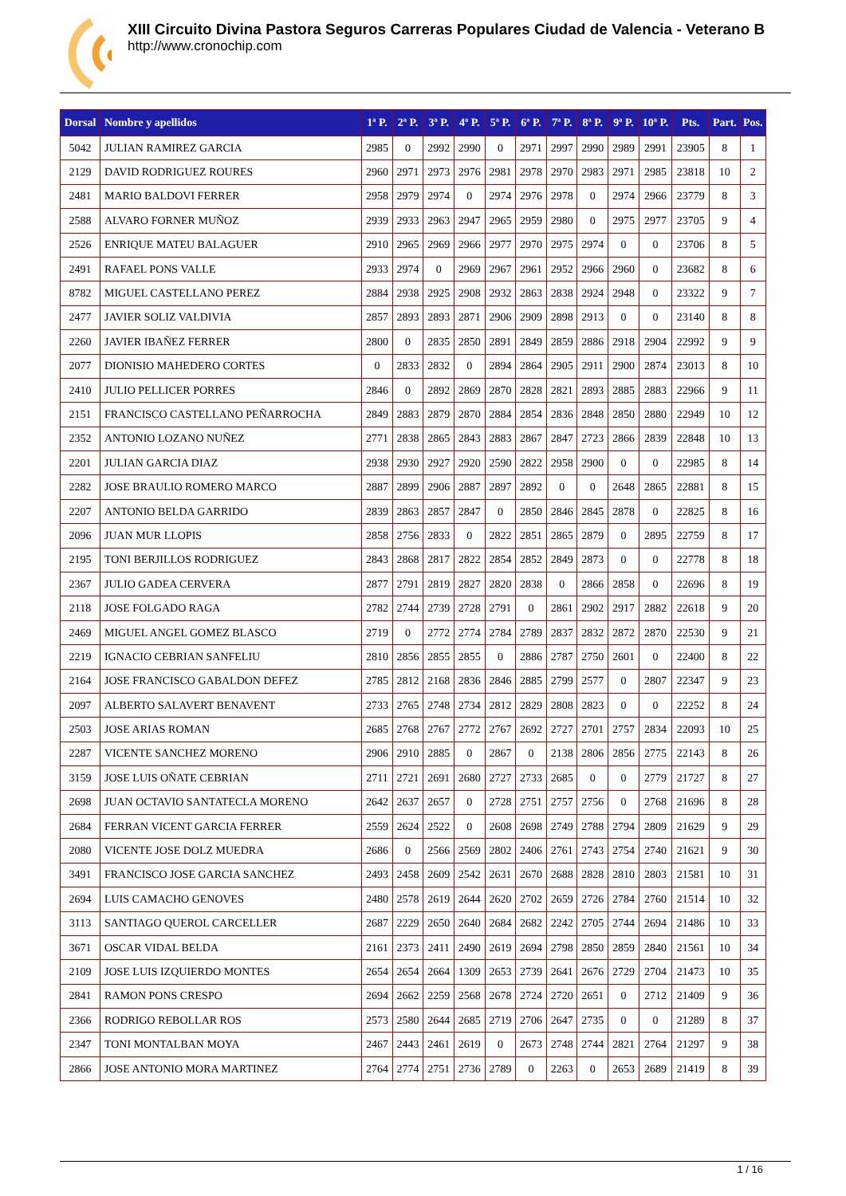XIII Circuito Divina Pastora Seguros Carreras Populares Ciudad de Valencia - Veterano B
http://www.cronochip.com
| Dorsal | Nombre y apellidos | 1ª P. | 2ª P. | 3ª P. | 4ª P. | 5ª P. | 6ª P. | 7ª P. | 8ª P. | 9ª P. | 10ª P. | Pts. | Part. | Pos. |
| --- | --- | --- | --- | --- | --- | --- | --- | --- | --- | --- | --- | --- | --- | --- |
| 5042 | JULIAN RAMIREZ GARCIA | 2985 | 0 | 2992 | 2990 | 0 | 2971 | 2997 | 2990 | 2989 | 2991 | 23905 | 8 | 1 |
| 2129 | DAVID RODRIGUEZ ROURES | 2960 | 2971 | 2973 | 2976 | 2981 | 2978 | 2970 | 2983 | 2971 | 2985 | 23818 | 10 | 2 |
| 2481 | MARIO BALDOVI FERRER | 2958 | 2979 | 2974 | 0 | 2974 | 2976 | 2978 | 0 | 2974 | 2966 | 23779 | 8 | 3 |
| 2588 | ALVARO FORNER MUÑOZ | 2939 | 2933 | 2963 | 2947 | 2965 | 2959 | 2980 | 0 | 2975 | 2977 | 23705 | 9 | 4 |
| 2526 | ENRIQUE MATEU BALAGUER | 2910 | 2965 | 2969 | 2966 | 2977 | 2970 | 2975 | 2974 | 0 | 0 | 23706 | 8 | 5 |
| 2491 | RAFAEL PONS VALLE | 2933 | 2974 | 0 | 2969 | 2967 | 2961 | 2952 | 2966 | 2960 | 0 | 23682 | 8 | 6 |
| 8782 | MIGUEL CASTELLANO PEREZ | 2884 | 2938 | 2925 | 2908 | 2932 | 2863 | 2838 | 2924 | 2948 | 0 | 23322 | 9 | 7 |
| 2477 | JAVIER SOLIZ VALDIVIA | 2857 | 2893 | 2893 | 2871 | 2906 | 2909 | 2898 | 2913 | 0 | 0 | 23140 | 8 | 8 |
| 2260 | JAVIER IBAÑEZ FERRER | 2800 | 0 | 2835 | 2850 | 2891 | 2849 | 2859 | 2886 | 2918 | 2904 | 22992 | 9 | 9 |
| 2077 | DIONISIO MAHEDERO CORTES | 0 | 2833 | 2832 | 0 | 2894 | 2864 | 2905 | 2911 | 2900 | 2874 | 23013 | 8 | 10 |
| 2410 | JULIO PELLICER PORRES | 2846 | 0 | 2892 | 2869 | 2870 | 2828 | 2821 | 2893 | 2885 | 2883 | 22966 | 9 | 11 |
| 2151 | FRANCISCO CASTELLANO PEÑARROCHA | 2849 | 2883 | 2879 | 2870 | 2884 | 2854 | 2836 | 2848 | 2850 | 2880 | 22949 | 10 | 12 |
| 2352 | ANTONIO LOZANO NUÑEZ | 2771 | 2838 | 2865 | 2843 | 2883 | 2867 | 2847 | 2723 | 2866 | 2839 | 22848 | 10 | 13 |
| 2201 | JULIAN GARCIA DIAZ | 2938 | 2930 | 2927 | 2920 | 2590 | 2822 | 2958 | 2900 | 0 | 0 | 22985 | 8 | 14 |
| 2282 | JOSE BRAULIO ROMERO MARCO | 2887 | 2899 | 2906 | 2887 | 2897 | 2892 | 0 | 0 | 2648 | 2865 | 22881 | 8 | 15 |
| 2207 | ANTONIO BELDA GARRIDO | 2839 | 2863 | 2857 | 2847 | 0 | 2850 | 2846 | 2845 | 2878 | 0 | 22825 | 8 | 16 |
| 2096 | JUAN MUR LLOPIS | 2858 | 2756 | 2833 | 0 | 2822 | 2851 | 2865 | 2879 | 0 | 2895 | 22759 | 8 | 17 |
| 2195 | TONI BERJILLOS RODRIGUEZ | 2843 | 2868 | 2817 | 2822 | 2854 | 2852 | 2849 | 2873 | 0 | 0 | 22778 | 8 | 18 |
| 2367 | JULIO GADEA CERVERA | 2877 | 2791 | 2819 | 2827 | 2820 | 2838 | 0 | 2866 | 2858 | 0 | 22696 | 8 | 19 |
| 2118 | JOSE FOLGADO RAGA | 2782 | 2744 | 2739 | 2728 | 2791 | 0 | 2861 | 2902 | 2917 | 2882 | 22618 | 9 | 20 |
| 2469 | MIGUEL ANGEL GOMEZ BLASCO | 2719 | 0 | 2772 | 2774 | 2784 | 2789 | 2837 | 2832 | 2872 | 2870 | 22530 | 9 | 21 |
| 2219 | IGNACIO CEBRIAN SANFELIU | 2810 | 2856 | 2855 | 2855 | 0 | 2886 | 2787 | 2750 | 2601 | 0 | 22400 | 8 | 22 |
| 2164 | JOSE FRANCISCO GABALDON DEFEZ | 2785 | 2812 | 2168 | 2836 | 2846 | 2885 | 2799 | 2577 | 0 | 2807 | 22347 | 9 | 23 |
| 2097 | ALBERTO SALAVERT BENAVENT | 2733 | 2765 | 2748 | 2734 | 2812 | 2829 | 2808 | 2823 | 0 | 0 | 22252 | 8 | 24 |
| 2503 | JOSE ARIAS ROMAN | 2685 | 2768 | 2767 | 2772 | 2767 | 2692 | 2727 | 2701 | 2757 | 2834 | 22093 | 10 | 25 |
| 2287 | VICENTE SANCHEZ MORENO | 2906 | 2910 | 2885 | 0 | 2867 | 0 | 2138 | 2806 | 2856 | 2775 | 22143 | 8 | 26 |
| 3159 | JOSE LUIS OÑATE CEBRIAN | 2711 | 2721 | 2691 | 2680 | 2727 | 2733 | 2685 | 0 | 0 | 2779 | 21727 | 8 | 27 |
| 2698 | JUAN OCTAVIO SANTATECLA MORENO | 2642 | 2637 | 2657 | 0 | 2728 | 2751 | 2757 | 2756 | 0 | 2768 | 21696 | 8 | 28 |
| 2684 | FERRAN VICENT GARCIA FERRER | 2559 | 2624 | 2522 | 0 | 2608 | 2698 | 2749 | 2788 | 2794 | 2809 | 21629 | 9 | 29 |
| 2080 | VICENTE JOSE DOLZ MUEDRA | 2686 | 0 | 2566 | 2569 | 2802 | 2406 | 2761 | 2743 | 2754 | 2740 | 21621 | 9 | 30 |
| 3491 | FRANCISCO JOSE GARCIA SANCHEZ | 2493 | 2458 | 2609 | 2542 | 2631 | 2670 | 2688 | 2828 | 2810 | 2803 | 21581 | 10 | 31 |
| 2694 | LUIS CAMACHO GENOVES | 2480 | 2578 | 2619 | 2644 | 2620 | 2702 | 2659 | 2726 | 2784 | 2760 | 21514 | 10 | 32 |
| 3113 | SANTIAGO QUEROL CARCELLER | 2687 | 2229 | 2650 | 2640 | 2684 | 2682 | 2242 | 2705 | 2744 | 2694 | 21486 | 10 | 33 |
| 3671 | OSCAR VIDAL BELDA | 2161 | 2373 | 2411 | 2490 | 2619 | 2694 | 2798 | 2850 | 2859 | 2840 | 21561 | 10 | 34 |
| 2109 | JOSE LUIS IZQUIERDO MONTES | 2654 | 2654 | 2664 | 1309 | 2653 | 2739 | 2641 | 2676 | 2729 | 2704 | 21473 | 10 | 35 |
| 2841 | RAMON PONS CRESPO | 2694 | 2662 | 2259 | 2568 | 2678 | 2724 | 2720 | 2651 | 0 | 2712 | 21409 | 9 | 36 |
| 2366 | RODRIGO REBOLLAR ROS | 2573 | 2580 | 2644 | 2685 | 2719 | 2706 | 2647 | 2735 | 0 | 0 | 21289 | 8 | 37 |
| 2347 | TONI MONTALBAN MOYA | 2467 | 2443 | 2461 | 2619 | 0 | 2673 | 2748 | 2744 | 2821 | 2764 | 21297 | 9 | 38 |
| 2866 | JOSE ANTONIO MORA MARTINEZ | 2764 | 2774 | 2751 | 2736 | 2789 | 0 | 2263 | 0 | 2653 | 2689 | 21419 | 8 | 39 |
1 / 16